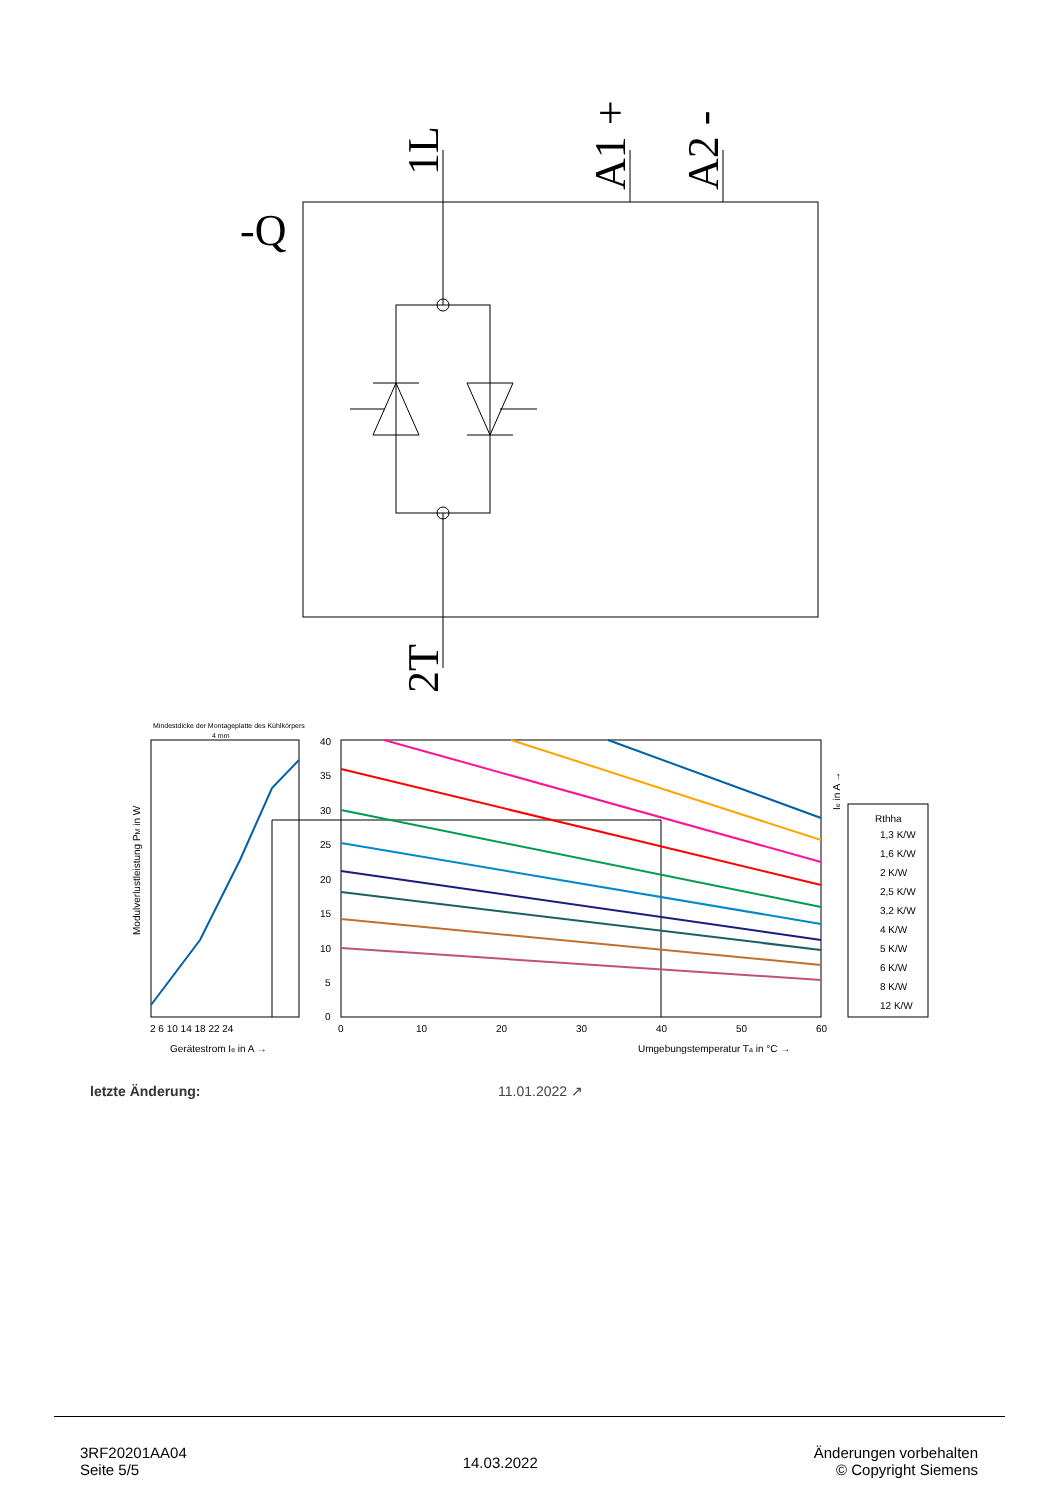-Q
1L
A1 +
A2 -
2T
Mindestdicke der Montageplatte des Kühlkörpers
4 mm
Modulverlustleistung PM in W
2 6 10 14 18 22 24
Gerätestrom Ie in A →
40
35
30
25
20
15
10
5
0
0
10
20
30
40
50
60
Umgebungstemperatur Ta in °C →
Ie in A →
Rthha
1,3 K/W
1,6 K/W
2 K/W
2,5 K/W
3,2 K/W
4 K/W
5 K/W
6 K/W
8 K/W
12 K/W
letzte Änderung: 11.01.2022 ↗
3RF20201AA04
Seite 5/5
14.03.2022
Änderungen vorbehalten
© Copyright Siemens